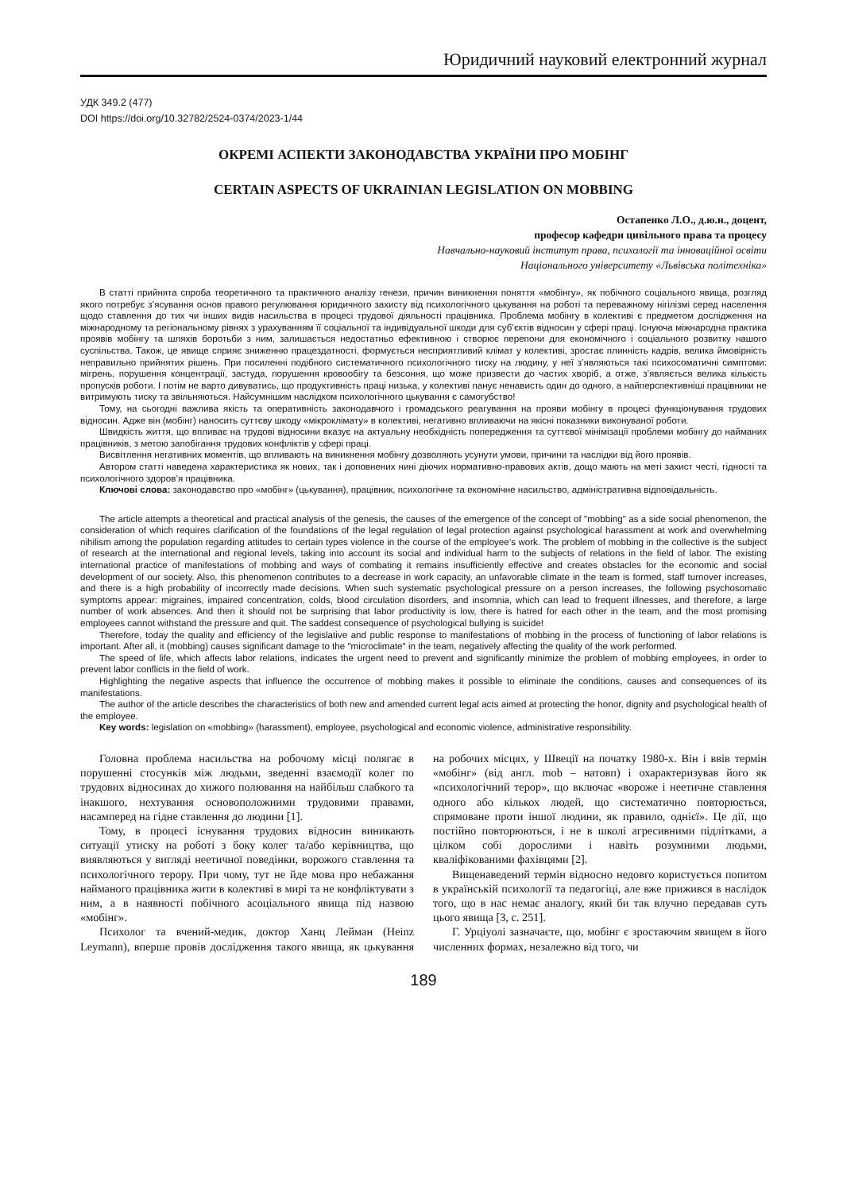Юридичний науковий електронний журнал
УДК 349.2 (477)
DOI https://doi.org/10.32782/2524-0374/2023-1/44
ОКРЕМІ АСПЕКТИ ЗАКОНОДАВСТВА УКРАЇНИ ПРО МОБІНГ
CERTAIN ASPECTS OF UKRAINIAN LEGISLATION ON MOBBING
Остапенко Л.О., д.ю.н., доцент,
професор кафедри цивільного права та процесу
Навчально-науковий інститут права, психології та інноваційної освіти
Національного університету «Львівська політехніка»
В статті прийнята спроба теоретичного та практичного аналізу генези, причин виникнення поняття «мобінгу», як побічного соціального явища, розгляд якого потребує з’ясування основ правого регулювання юридичного захисту від психологічного цькування на роботі та переважному нігілізмі серед населення щодо ставлення до тих чи інших видів насильства в процесі трудової діяльності працівника. Проблема мобінгу в колективі є предметом дослідження на міжнародному та регіональному рівнях з урахуванням її соціальної та індивідуальної шкоди для суб’єктів відносин у сфері праці. Існуюча міжнародна практика проявів мобінгу та шляхів боротьби з ним, залишається недостатньо ефективною і створює перепони для економічного і соціального розвитку нашого суспільства. Також, це явище сприяє зниженню працездатності, формується несприятливий клімат у колективі, зростає плинність кадрів, велика ймовірність неправильно прийнятих рішень. При посиленні подібного систематичного психологічного тиску на людину, у неї з’являються такі психосоматичні симптоми: мігрень, порушення концентрації, застуда, порушення кровообігу та безсоння, що може призвести до частих хворіб, а отже, з’являється велика кількість пропусків роботи. І потім не варто дивуватись, що продуктивність праці низька, у колективі панує ненависть один до одного, а найперспективніші працівники не витримують тиску та звільняються. Найсумнішим наслідком психологічного цькування є самогубство!
Тому, на сьогодні важлива якість та оперативність законодавчого і громадського реагування на прояви мобінгу в процесі функціонування трудових відносин. Адже він (мобінг) наносить суттєву шкоду «мікроклімату» в колективі, негативно впливаючи на якісні показники виконуваної роботи.
Швидкість життя, що впливає на трудові відносини вказує на актуальну необхідність попередження та суттєвої мінімізації проблеми мобінгу до найманих працівників, з метою запобігання трудових конфліктів у сфері праці.
Висвітлення негативних моментів, що впливають на виникнення мобінгу дозволяють усунути умови, причини та наслідки від його проявів.
Автором статті наведена характеристика як нових, так і доповнених нині діючих нормативно-правових актів, дощо мають на меті захист честі, гідності та психологічного здоров’я працівника.
Ключові слова: законодавство про «мобінг» (цькування), працівник, психологічне та економічне насильство, адміністративна відповідальність.
The article attempts a theoretical and practical analysis of the genesis, the causes of the emergence of the concept of "mobbing" as a side social phenomenon, the consideration of which requires clarification of the foundations of the legal regulation of legal protection against psychological harassment at work and overwhelming nihilism among the population regarding attitudes to certain types violence in the course of the employee’s work. The problem of mobbing in the collective is the subject of research at the international and regional levels, taking into account its social and individual harm to the subjects of relations in the field of labor. The existing international practice of manifestations of mobbing and ways of combating it remains insufficiently effective and creates obstacles for the economic and social development of our society. Also, this phenomenon contributes to a decrease in work capacity, an unfavorable climate in the team is formed, staff turnover increases, and there is a high probability of incorrectly made decisions. When such systematic psychological pressure on a person increases, the following psychosomatic symptoms appear: migraines, impaired concentration, colds, blood circulation disorders, and insomnia, which can lead to frequent illnesses, and therefore, a large number of work absences. And then it should not be surprising that labor productivity is low, there is hatred for each other in the team, and the most promising employees cannot withstand the pressure and quit. The saddest consequence of psychological bullying is suicide!
Therefore, today the quality and efficiency of the legislative and public response to manifestations of mobbing in the process of functioning of labor relations is important. After all, it (mobbing) causes significant damage to the "microclimate" in the team, negatively affecting the quality of the work performed.
The speed of life, which affects labor relations, indicates the urgent need to prevent and significantly minimize the problem of mobbing employees, in order to prevent labor conflicts in the field of work.
Highlighting the negative aspects that influence the occurrence of mobbing makes it possible to eliminate the conditions, causes and consequences of its manifestations.
The author of the article describes the characteristics of both new and amended current legal acts aimed at protecting the honor, dignity and psychological health of the employee.
Key words: legislation on «mobbing» (harassment), employee, psychological and economic violence, administrative responsibility.
Головна проблема насильства на робочому місці полягає в порушенні стосунків між людьми, зведенні взаємодії колег по трудових відносинах до хижого полювання на найбільш слабкого та інакшого, нехтування основоположними трудовими правами, насамперед на гідне ставлення до людини [1].
Тому, в процесі існування трудових відносин виникають ситуації утиску на роботі з боку колег та/або керівництва, що виявляються у вигляді неетичної поведінки, ворожого ставлення та психологічного терору. При чому, тут не йде мова про небажання найманого працівника жити в колективі в мирі та не конфліктувати з ним, а в наявності побічного асоціального явища під назвою «мобінг».
Психолог та вчений-медик, доктор Ханц Лейман (Heinz Leymann), вперше провів дослідження такого явища, як цькування на робочих місцях, у Швеції на початку 1980-х. Він і ввів термін «мобінг» (від англ. mob – натовп) і охарактеризував його як «психологічний терор», що включає «вороже і неетичне ставлення одного або кількох людей, що систематично повторюється, спрямоване проти іншої людини, як правило, однієї». Це дії, що постійно повторюються, і не в школі агресивними підлітками, а цілком собі дорослими і навіть розумними людьми, кваліфікованими фахівцями [2].
Вищенаведений термін відносно недовго користується попитом в українській психології та педагогіці, але вже прижився в наслідок того, що в нас немає аналогу, який би так влучно передавав суть цього явища [3, с. 251].
Г. Урціуолі зазначаєте, що, мобінг є зростаючим явищем в його численних формах, незалежно від того, чи
189